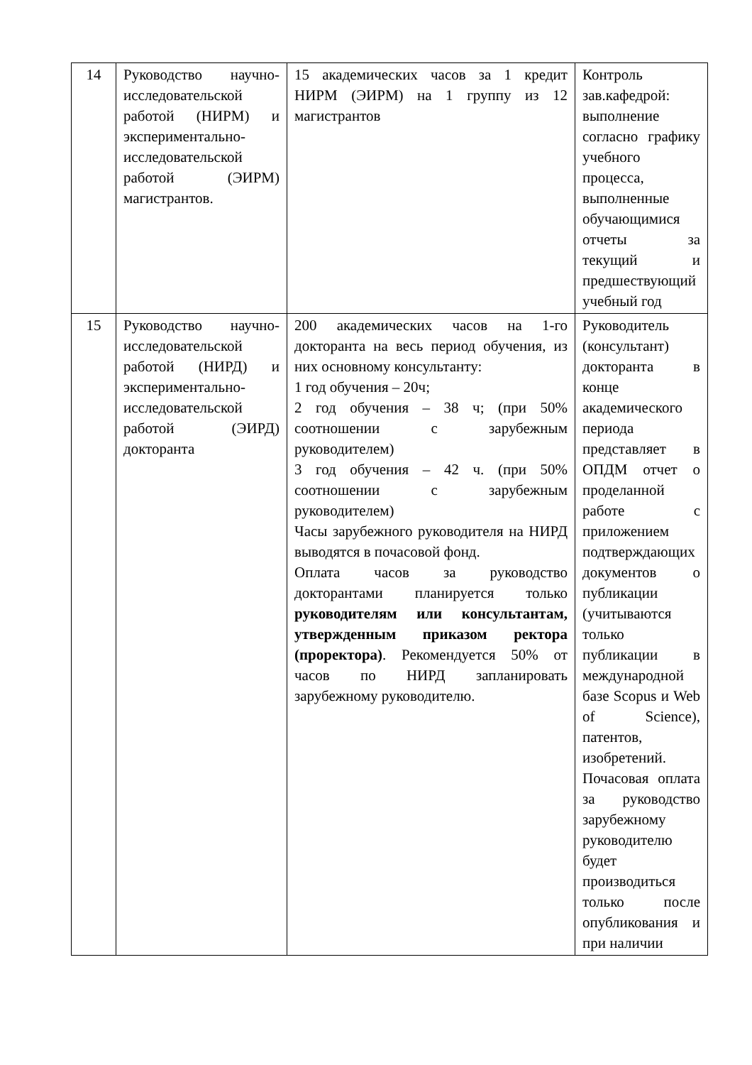| 14 | Руководство научно-исследовательской работой (НИРМ) и экспериментально-исследовательской работой (ЭИРМ) магистрантов. | 15 академических часов за 1 кредит НИРМ (ЭИРМ) на 1 группу из 12 магистрантов | Контроль зав.кафедрой: выполнение согласно графику учебного процесса, выполненные обучающимися отчеты за текущий и предшествующий учебный год |
| 15 | Руководство научно-исследовательской работой (НИРД) и экспериментально-исследовательской работой (ЭИРД) докторанта | 200 академических часов на 1-го докторанта на весь период обучения, из них основному консультанту: 1 год обучения – 20ч; 2 год обучения – 38 ч; (при 50% соотношении с зарубежным руководителем) 3 год обучения – 42 ч. (при 50% соотношении с зарубежным руководителем) Часы зарубежного руководителя на НИРД выводятся в почасовой фонд. Оплата часов за руководство докторантами планируется только руководителям или консультантам, утвержденным приказом ректора (проректора) . Рекомендуется 50% от часов по НИРД запланировать зарубежному руководителю. | Руководитель (консультант) докторанта в конце академического периода представляет в ОПДМ отчет о проделанной работе с приложением подтверждающих документов о публикации (учитываются только публикации в международной базе Scopus и Web of Science), патентов, изобретений. Почасовая оплата за руководство зарубежному руководителю будет производиться только после опубликования и при наличии |